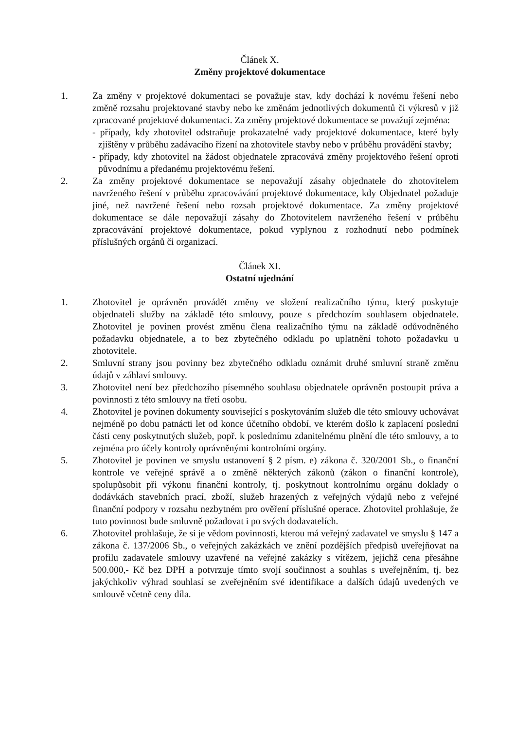Článek X.
Změny projektové dokumentace
1. Za změny v projektové dokumentaci se považuje stav, kdy dochází k novému řešení nebo změně rozsahu projektované stavby nebo ke změnám jednotlivých dokumentů či výkresů v již zpracované projektové dokumentaci. Za změny projektové dokumentace se považují zejména:
- případy, kdy zhotovitel odstraňuje prokazatelné vady projektové dokumentace, které byly zjištěny v průběhu zadávacího řízení na zhotovitele stavby nebo v průběhu provádění stavby;
- případy, kdy zhotovitel na žádost objednatele zpracovává změny projektového řešení oproti původnímu a předanému projektovému řešení.
2. Za změny projektové dokumentace se nepovažují zásahy objednatele do zhotovitelem navrženého řešení v průběhu zpracovávání projektové dokumentace, kdy Objednatel požaduje jiné, než navržené řešení nebo rozsah projektové dokumentace. Za změny projektové dokumentace se dále nepovažují zásahy do Zhotovitelem navrženého řešení v průběhu zpracovávání projektové dokumentace, pokud vyplynou z rozhodnutí nebo podmínek příslušných orgánů či organizací.
Článek XI.
Ostatní ujednání
1. Zhotovitel je oprávněn provádět změny ve složení realizačního týmu, který poskytuje objednateli služby na základě této smlouvy, pouze s předchozím souhlasem objednatele. Zhotovitel je povinen provést změnu člena realizačního týmu na základě odůvodněného požadavku objednatele, a to bez zbytečného odkladu po uplatnění tohoto požadavku u zhotovitele.
2. Smluvní strany jsou povinny bez zbytečného odkladu oznámit druhé smluvní straně změnu údajů v záhlaví smlouvy.
3. Zhotovitel není bez předchozího písemného souhlasu objednatele oprávněn postoupit práva a povinnosti z této smlouvy na třetí osobu.
4. Zhotovitel je povinen dokumenty související s poskytováním služeb dle této smlouvy uchovávat nejméně po dobu patnácti let od konce účetního období, ve kterém došlo k zaplacení poslední části ceny poskytnutých služeb, popř. k poslednímu zdanitelnému plnění dle této smlouvy, a to zejména pro účely kontroly oprávněnými kontrolními orgány.
5. Zhotovitel je povinen ve smyslu ustanovení § 2 písm. e) zákona č. 320/2001 Sb., o finanční kontrole ve veřejné správě a o změně některých zákonů (zákon o finanční kontrole), spolupůsobit při výkonu finanční kontroly, tj. poskytnout kontrolnímu orgánu doklady o dodávkách stavebních prací, zboží, služeb hrazených z veřejných výdajů nebo z veřejné finanční podpory v rozsahu nezbytném pro ověření příslušné operace. Zhotovitel prohlašuje, že tuto povinnost bude smluvně požadovat i po svých dodavatelích.
6. Zhotovitel prohlašuje, že si je vědom povinnosti, kterou má veřejný zadavatel ve smyslu § 147 a zákona č. 137/2006 Sb., o veřejných zakázkách ve znění pozdějších předpisů uveřejňovat na profilu zadavatele smlouvy uzavřené na veřejné zakázky s vítězem, jejichž cena přesáhne 500.000,- Kč bez DPH a potvrzuje tímto svojí součinnost a souhlas s uveřejněním, tj. bez jakýchkoliv výhrad souhlasí se zveřejněním své identifikace a dalších údajů uvedených ve smlouvě včetně ceny díla.